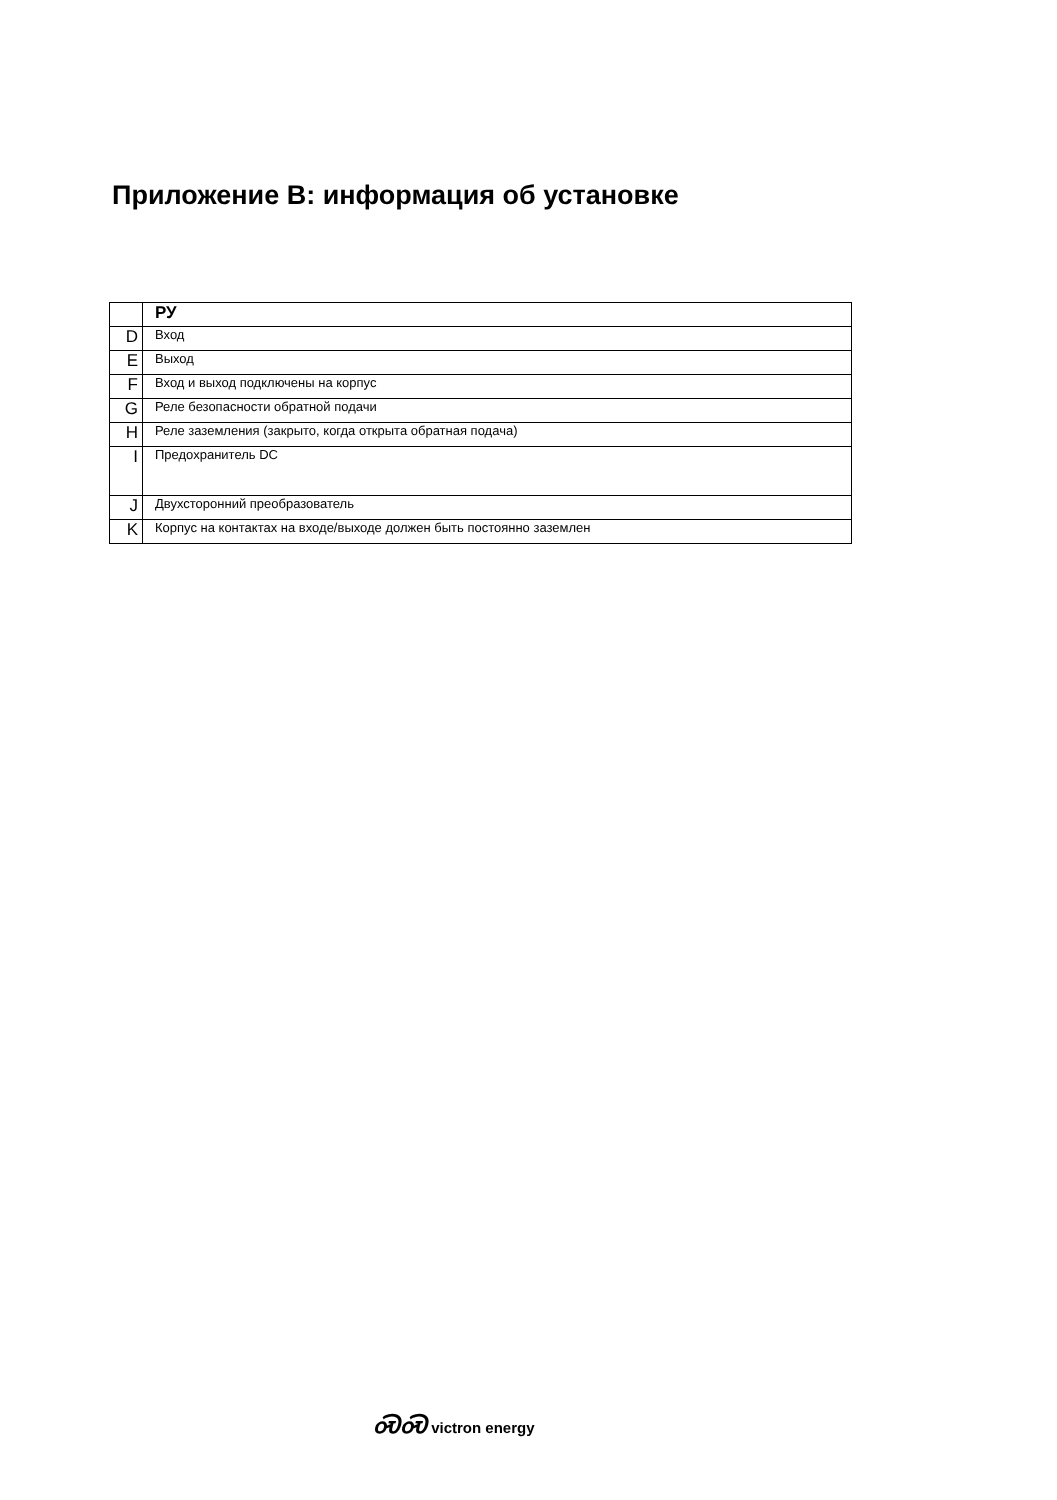Приложение B: информация об установке
| | РУ |
| --- | --- |
| D | Вход |
| E | Выход |
| F | Вход и выход подключены на корпус |
| G | Реле безопасности обратной подачи |
| H | Реле заземления (закрыто, когда открыта обратная подача) |
| I | Предохранитель DC |
| J | Двухсторонний преобразователь |
| K | Корпус на контактах на входе/выходе должен быть постоянно заземлен |
ᏍᏍ victron energy